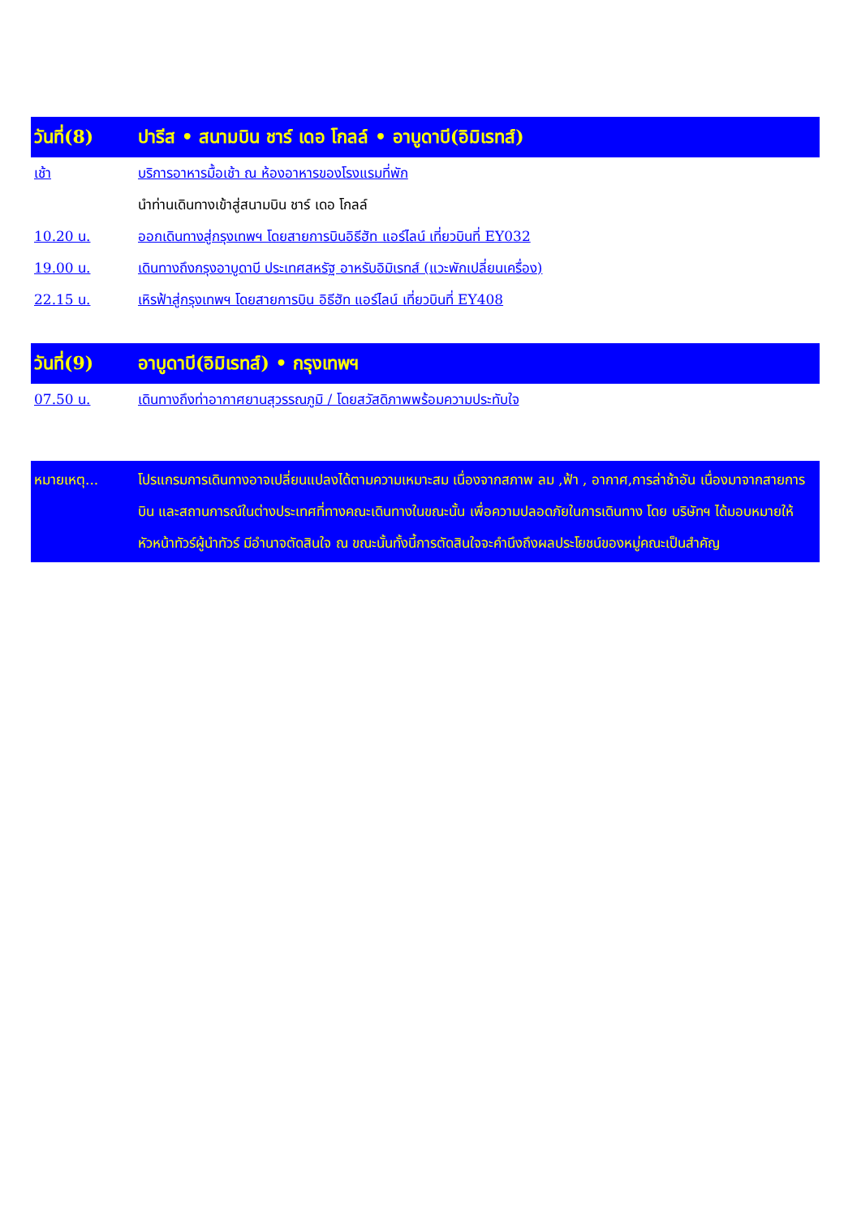วันที่(8) ปารีส • สนามบิน ชาร์ เดอ โกลล์ • อาบูดาบี(อิมิเรทส์)
เช้า บริการอาหารมื้อเช้า ณ ห้องอาหารของโรงแรมที่พัก
นำท่านเดินทางเข้าสู่สนามบิน ชาร์ เดอ โกลล์
10.20 น. ออกเดินทางสู่กรุงเทพฯ โดยสายการบินอิธีฮัท แอร์ไลน์ เที่ยวบินที่ EY032
19.00 น. เดินทางถึงกรุงอาบูดาบี ประเทศสหรัฐ อาหรับอิมิเรทส์ (แวะพักเปลี่ยนเครื่อง)
22.15 น. เหิรฟ้าสู่กรุงเทพฯ โดยสายการบิน อิธีฮัท แอร์ไลน์ เที่ยวบินที่ EY408
วันที่(9) อาบูดาบี(อิมิเรทส์) • กรุงเทพฯ
07.50 น. เดินทางถึงท่าอากาศยานสุวรรณภูมิ / โดยสวัสดิภาพพร้อมความประทับใจ
หมายเหตุ... โปรแกรมการเดินทางอาจเปลี่ยนแปลงได้ตามความเหมาะสม เนื่องจากสภาพ ลม ,ฟ้า , อากาศ,การล่าช้าอัน เนื่องมาจากสายการบิน และสถานการณ์ในต่างประเทศที่ทางคณะเดินทางในขณะนั้น เพื่อความปลอดภัยในการเดินทาง โดย บริษัทฯ ได้มอบหมายให้ หัวหน้าทัวร์ผู้นำทัวร์ มีอำนาจตัดสินใจ ณ ขณะนั้นทั้งนี้การตัดสินใจจะคำนึงถึงผลประโยชน์ของหมู่คณะเป็นสำคัญ